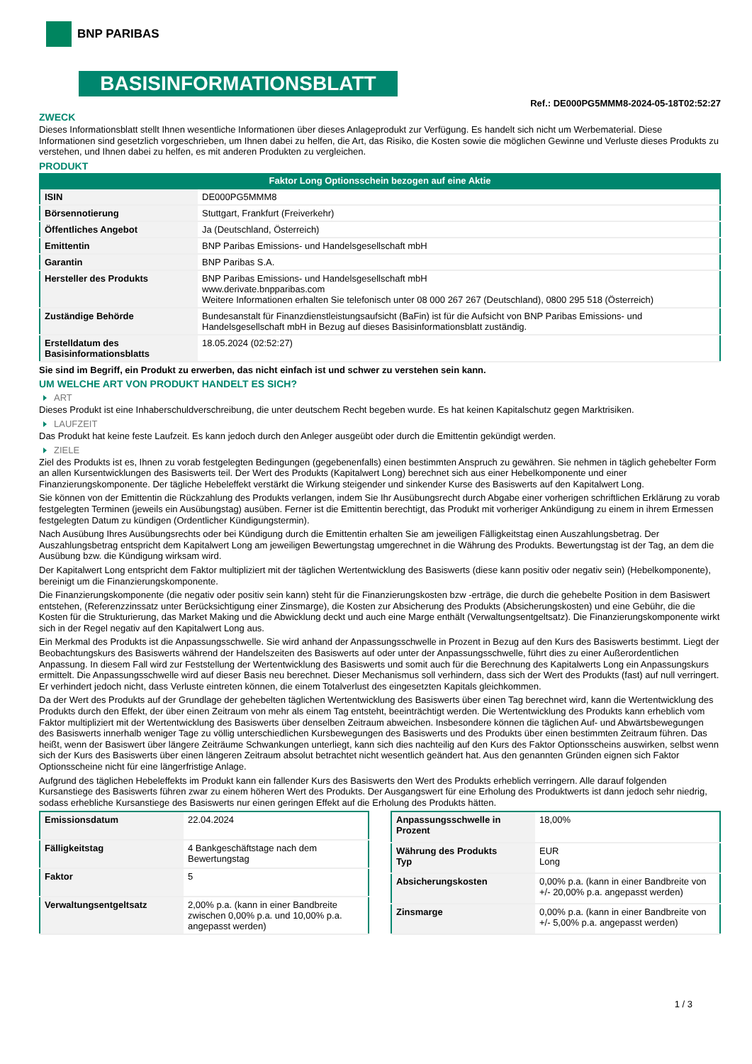BNP PARIBAS
BASISINFORMATIONSBLATT
Ref.: DE000PG5MMM8-2024-05-18T02:52:27
ZWECK
Dieses Informationsblatt stellt Ihnen wesentliche Informationen über dieses Anlageprodukt zur Verfügung. Es handelt sich nicht um Werbematerial. Diese Informationen sind gesetzlich vorgeschrieben, um Ihnen dabei zu helfen, die Art, das Risiko, die Kosten sowie die möglichen Gewinne und Verluste dieses Produkts zu verstehen, und Ihnen dabei zu helfen, es mit anderen Produkten zu vergleichen.
PRODUKT
Faktor Long Optionsschein bezogen auf eine Aktie
| ISIN | DE000PG5MMM8 |
| Börsennotierung | Stuttgart, Frankfurt (Freiverkehr) |
| Öffentliches Angebot | Ja (Deutschland, Österreich) |
| Emittentin | BNP Paribas Emissions- und Handelsgesellschaft mbH |
| Garantin | BNP Paribas S.A. |
| Hersteller des Produkts | BNP Paribas Emissions- und Handelsgesellschaft mbH www.derivate.bnpparibas.com Weitere Informationen erhalten Sie telefonisch unter 08 000 267 267 (Deutschland), 0800 295 518 (Österreich) |
| Zuständige Behörde | Bundesanstalt für Finanzdienstleistungsaufsicht (BaFin) ist für die Aufsicht von BNP Paribas Emissions- und Handelsgesellschaft mbH in Bezug auf dieses Basisinformationsblatt zuständig. |
| Erstelldatum des Basisinformationsblatts | 18.05.2024 (02:52:27) |
Sie sind im Begriff, ein Produkt zu erwerben, das nicht einfach ist und schwer zu verstehen sein kann.
UM WELCHE ART VON PRODUKT HANDELT ES SICH?
ART
Dieses Produkt ist eine Inhaberschuldverschreibung, die unter deutschem Recht begeben wurde. Es hat keinen Kapitalschutz gegen Marktrisiken.
LAUFZEIT
Das Produkt hat keine feste Laufzeit. Es kann jedoch durch den Anleger ausgeübt oder durch die Emittentin gekündigt werden.
ZIELE
Ziel des Produkts ist es, Ihnen zu vorab festgelegten Bedingungen (gegebenenfalls) einen bestimmten Anspruch zu gewähren. Sie nehmen in täglich gehebelter Form an allen Kursentwicklungen des Basiswerts teil. Der Wert des Produkts (Kapitalwert Long) berechnet sich aus einer Hebelkomponente und einer Finanzierungskomponente. Der tägliche Hebeleffekt verstärkt die Wirkung steigender und sinkender Kurse des Basiswerts auf den Kapitalwert Long.
Sie können von der Emittentin die Rückzahlung des Produkts verlangen, indem Sie Ihr Ausübungsrecht durch Abgabe einer vorherigen schriftlichen Erklärung zu vorab festgelegten Terminen (jeweils ein Ausübungstag) ausüben. Ferner ist die Emittentin berechtigt, das Produkt mit vorheriger Ankündigung zu einem in ihrem Ermessen festgelegten Datum zu kündigen (Ordentlicher Kündigungstermin).
Nach Ausübung Ihres Ausübungsrechts oder bei Kündigung durch die Emittentin erhalten Sie am jeweiligen Fälligkeitstag einen Auszahlungsbetrag. Der Auszahlungsbetrag entspricht dem Kapitalwert Long am jeweiligen Bewertungstag umgerechnet in die Währung des Produkts. Bewertungstag ist der Tag, an dem die Ausübung bzw. die Kündigung wirksam wird.
Der Kapitalwert Long entspricht dem Faktor multipliziert mit der täglichen Wertentwicklung des Basiswerts (diese kann positiv oder negativ sein) (Hebelkomponente), bereinigt um die Finanzierungskomponente.
Die Finanzierungskomponente (die negativ oder positiv sein kann) steht für die Finanzierungskosten bzw -erträge, die durch die gehebelte Position in dem Basiswert entstehen, (Referenzzinssatz unter Berücksichtigung einer Zinsmarge), die Kosten zur Absicherung des Produkts (Absicherungskosten) und eine Gebühr, die die Kosten für die Strukturierung, das Market Making und die Abwicklung deckt und auch eine Marge enthält (Verwaltungsentgeltsatz). Die Finanzierungskomponente wirkt sich in der Regel negativ auf den Kapitalwert Long aus.
Ein Merkmal des Produkts ist die Anpassungsschwelle. Sie wird anhand der Anpassungsschwelle in Prozent in Bezug auf den Kurs des Basiswerts bestimmt. Liegt der Beobachtungskurs des Basiswerts während der Handelszeiten des Basiswerts auf oder unter der Anpassungsschwelle, führt dies zu einer Außerordentlichen Anpassung. In diesem Fall wird zur Feststellung der Wertentwicklung des Basiswerts und somit auch für die Berechnung des Kapitalwerts Long ein Anpassungskurs ermittelt. Die Anpassungsschwelle wird auf dieser Basis neu berechnet. Dieser Mechanismus soll verhindern, dass sich der Wert des Produkts (fast) auf null verringert. Er verhindert jedoch nicht, dass Verluste eintreten können, die einem Totalverlust des eingesetzten Kapitals gleichkommen.
Da der Wert des Produkts auf der Grundlage der gehebelten täglichen Wertentwicklung des Basiswerts über einen Tag berechnet wird, kann die Wertentwicklung des Produkts durch den Effekt, der über einen Zeitraum von mehr als einem Tag entsteht, beeinträchtigt werden. Die Wertentwicklung des Produkts kann erheblich vom Faktor multipliziert mit der Wertentwicklung des Basiswerts über denselben Zeitraum abweichen. Insbesondere können die täglichen Auf- und Abwärtsbewegungen des Basiswerts innerhalb weniger Tage zu völlig unterschiedlichen Kursbewegungen des Basiswerts und des Produkts über einen bestimmten Zeitraum führen. Das heißt, wenn der Basiswert über längere Zeiträume Schwankungen unterliegt, kann sich dies nachteilig auf den Kurs des Faktor Optionsscheins auswirken, selbst wenn sich der Kurs des Basiswerts über einen längeren Zeitraum absolut betrachtet nicht wesentlich geändert hat. Aus den genannten Gründen eignen sich Faktor Optionsscheine nicht für eine längerfristige Anlage.
Aufgrund des täglichen Hebeleffekts im Produkt kann ein fallender Kurs des Basiswerts den Wert des Produkts erheblich verringern. Alle darauf folgenden Kursanstiege des Basiswerts führen zwar zu einem höheren Wert des Produkts. Der Ausgangswert für eine Erholung des Produktwerts ist dann jedoch sehr niedrig, sodass erhebliche Kursanstiege des Basiswerts nur einen geringen Effekt auf die Erholung des Produkts hätten.
| Emissionsdatum | 22.04.2024 |
| Fälligkeitstag | 4 Bankgeschäftstage nach dem Bewertungstag |
| Faktor | 5 |
| Verwaltungsentgeltsatz | 2,00% p.a. (kann in einer Bandbreite zwischen 0,00% p.a. und 10,00% p.a. angepasst werden) |
| Anpassungsschwelle in Prozent | 18,00% |
| Währung des Produkts Typ | EUR Long |
| Absicherungskosten | 0,00% p.a. (kann in einer Bandbreite von +/- 20,00% p.a. angepasst werden) |
| Zinsmarge | 0,00% p.a. (kann in einer Bandbreite von +/- 5,00% p.a. angepasst werden) |
1 / 3